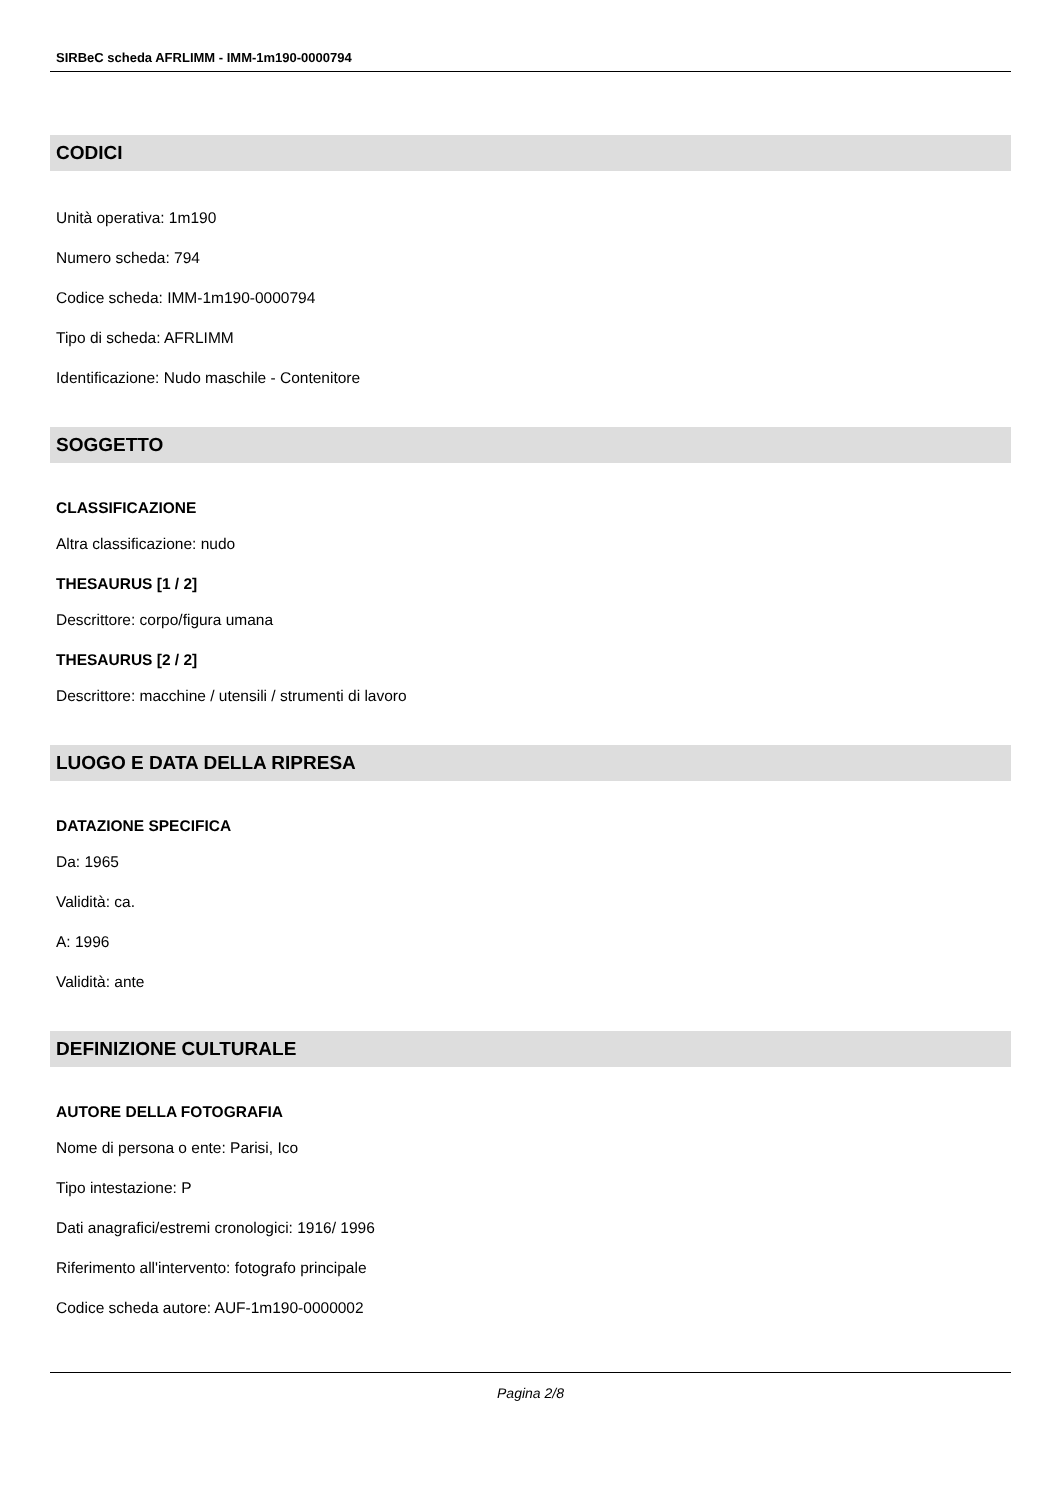SIRBeC scheda AFRLIMM - IMM-1m190-0000794
CODICI
Unità operativa: 1m190
Numero scheda: 794
Codice scheda: IMM-1m190-0000794
Tipo di scheda: AFRLIMM
Identificazione: Nudo maschile - Contenitore
SOGGETTO
CLASSIFICAZIONE
Altra classificazione: nudo
THESAURUS [1 / 2]
Descrittore: corpo/figura umana
THESAURUS [2 / 2]
Descrittore: macchine / utensili / strumenti di lavoro
LUOGO E DATA DELLA RIPRESA
DATAZIONE SPECIFICA
Da: 1965
Validità: ca.
A: 1996
Validità: ante
DEFINIZIONE CULTURALE
AUTORE DELLA FOTOGRAFIA
Nome di persona o ente: Parisi, Ico
Tipo intestazione: P
Dati anagrafici/estremi cronologici: 1916/ 1996
Riferimento all'intervento: fotografo principale
Codice scheda autore: AUF-1m190-0000002
Pagina 2/8